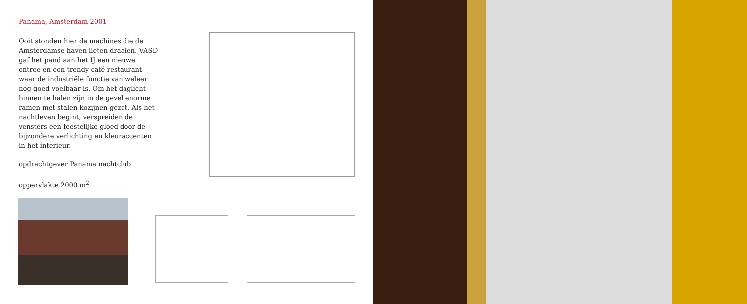Panama, Amsterdam 2001
Ooit stonden hier de machines die de Amsterdamse haven lieten draaien. VASD gaf het pand aan het IJ een nieuwe entree en een trendy café-restaurant waar de industriële functie van weleer nog goed voelbaar is. Om het daglicht binnen te halen zijn in de gevel enorme ramen met stalen kozijnen gezet. Als het nachtleven begint, verspreiden de vensters een feestelijke gloed door de bijzondere verlichting en kleuraccenten in het interieur.
opdrachtgever Panama nachtclub
oppervlakte 2000 m<sup>2</sup>